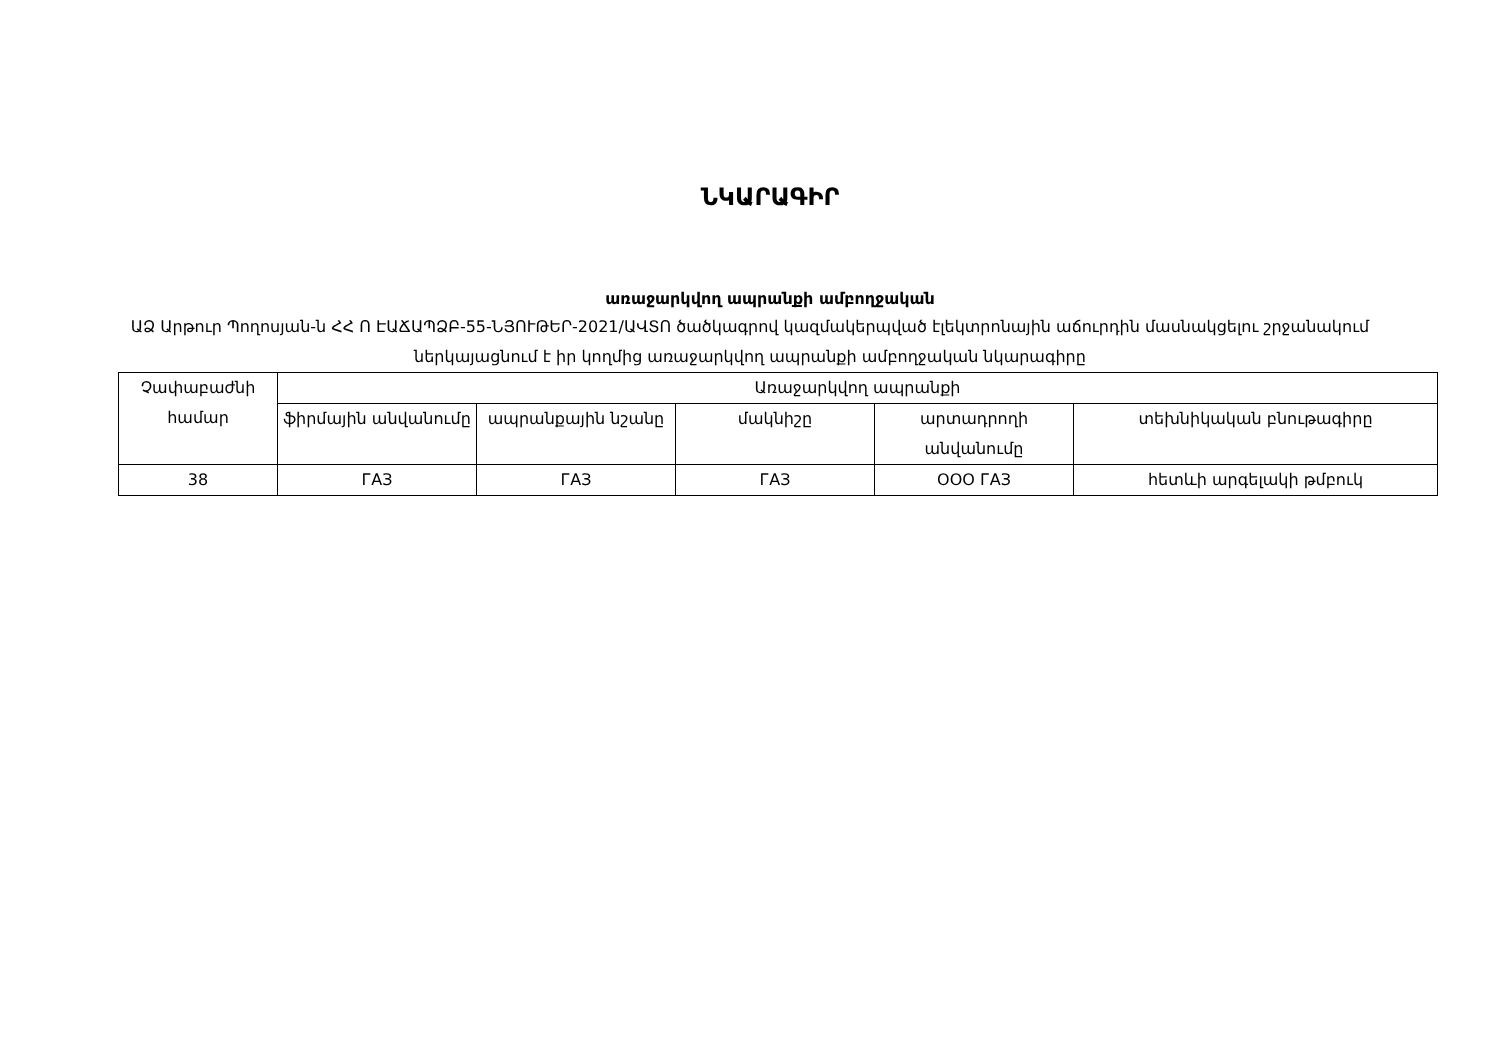ՆԿԱՐԱԳԻՐ
առաջարկվող ապրանքի ամբողջական
ԱՁ Արթուր Պողոսյան-ն ՀՀ Ո ԷԱՃԱՊՁԲ-55-ՆՅՈՒԹԵՐ-2021/ԱՎՏՈ ծածկագրով կազմակերպված էլեկտրոնային աճուրդին մասնակցելու շրջանակում ներկայացնում է իր կողմից առաջարկվող ապրանքի ամբողջական նկարագիրը
| Չափաբաժնի համար | Առաջարկվող ապրանքի | | | | |
| --- | --- | --- | --- | --- | --- |
| | ֆիրմային անվանումը | ապրանքային նշանը | մակնիշը | արտադրողի անվանումը | տեխնիկական բնութագիրը |
| 38 | ГАЗ | ГАЗ | ГАЗ | ООО ГАЗ | հետևի արգելակի թմբուկ |